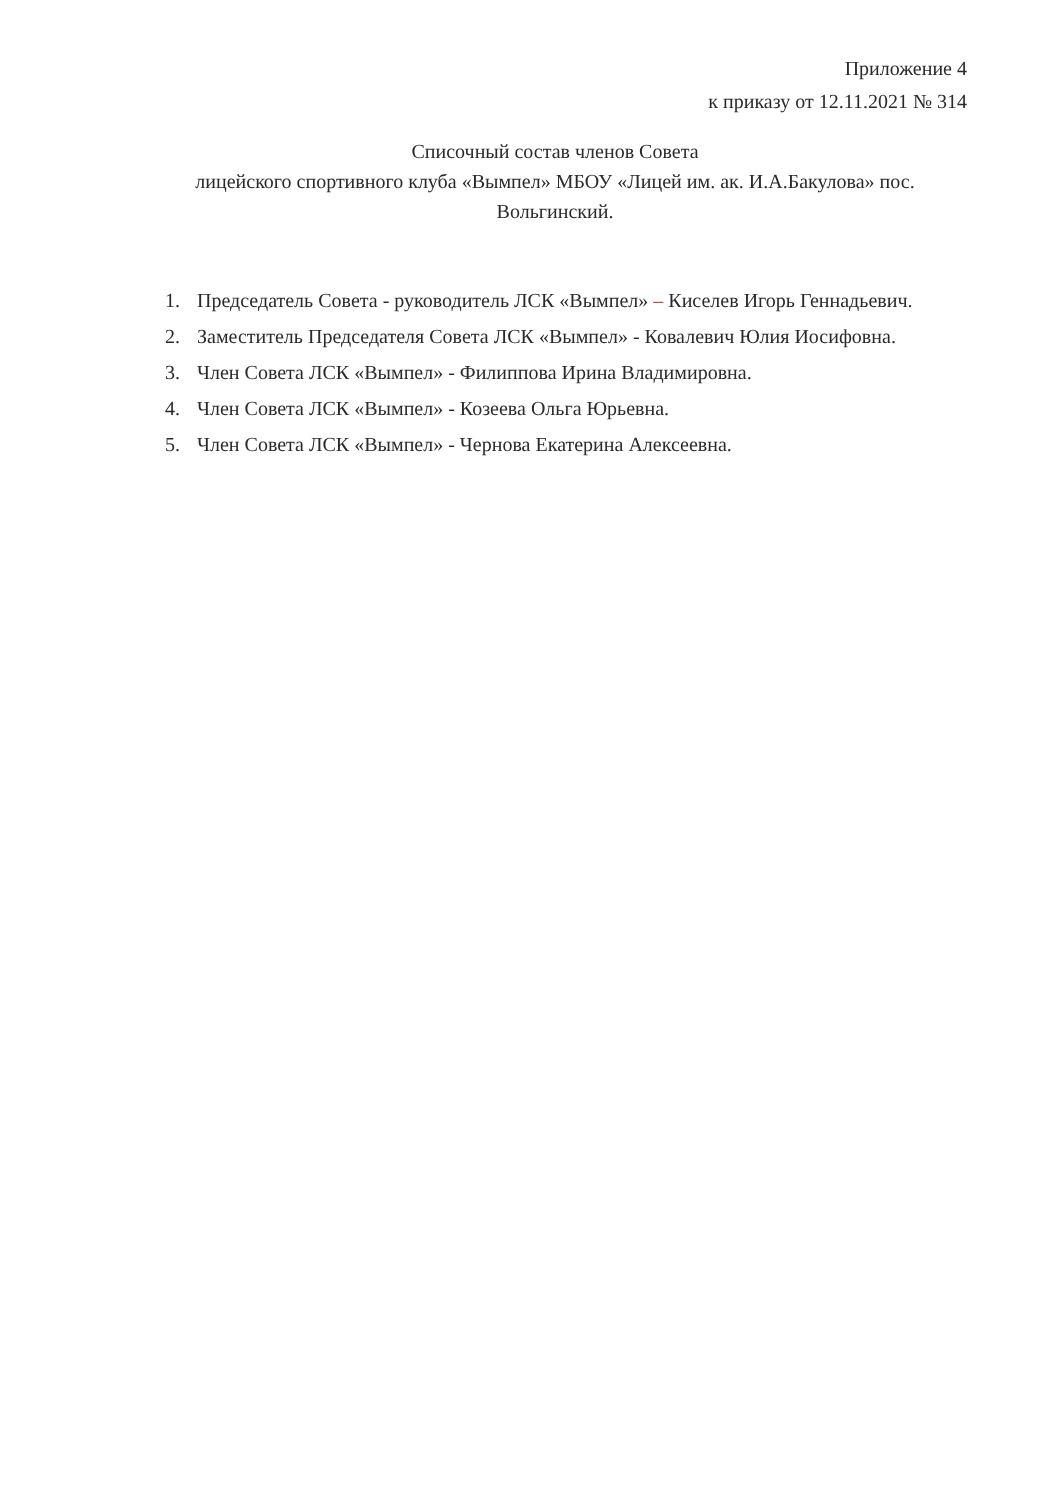Приложение 4
к приказу от 12.11.2021 № 314
Списочный состав членов Совета
лицейского спортивного клуба «Вымпел» МБОУ «Лицей им. ак. И.А.Бакулова» пос. Вольгинский.
1. Председатель Совета - руководитель ЛСК «Вымпел» – Киселев Игорь Геннадьевич.
2. Заместитель Председателя Совета ЛСК «Вымпел» - Ковалевич Юлия Иосифовна.
3. Член Совета ЛСК «Вымпел» - Филиппова Ирина Владимировна.
4. Член Совета ЛСК «Вымпел» - Козеева Ольга Юрьевна.
5. Член Совета ЛСК «Вымпел» - Чернова Екатерина Алексеевна.